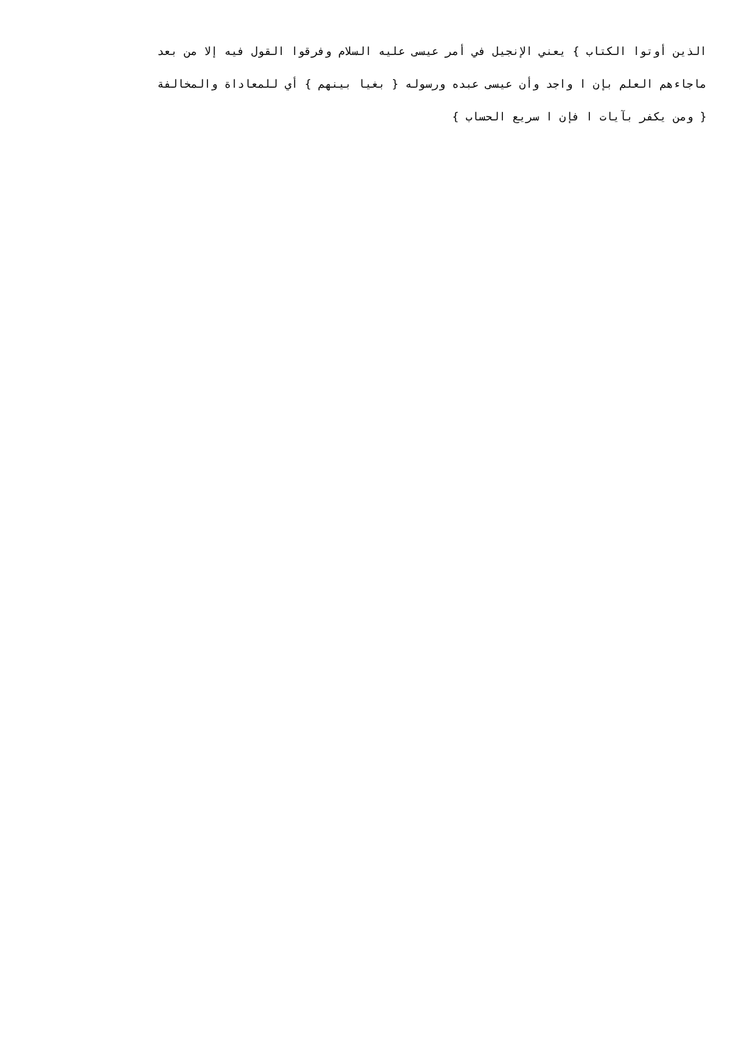الذين أوتوا الكتاب } يعني الإنجيل في أمر عيسى عليه السلام وفرقوا القول فيه إلا من بعد
ماجاءهم العلم بإن ا واجد وأن عيسى عبده ورسوله { بغيا بينهم } أي للمعاداة والمخالفة
{ ومن يكفر بآيات ا فإن ا سريع الحساب }